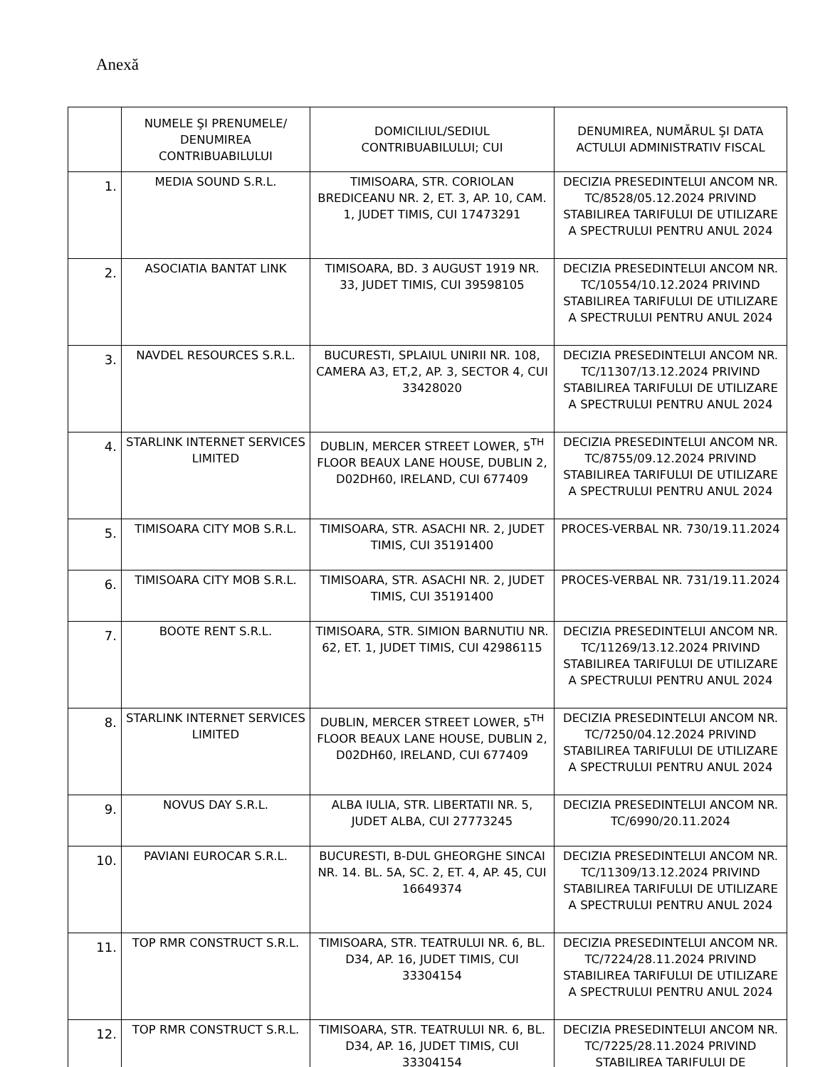Anexă
| | NUMELE ŞI PRENUMELE/ DENUMIREA CONTRIBUABILULUI | DOMICILIUL/SEDIUL CONTRIBUABILULUI; CUI | DENUMIREA, NUMĂRUL ŞI DATA ACTULUI ADMINISTRATIV FISCAL |
| --- | --- | --- | --- |
| 1. | MEDIA SOUND S.R.L. | TIMISOARA, STR. CORIOLAN BREDICEANU NR. 2, ET. 3, AP. 10, CAM. 1, JUDET TIMIS, CUI 17473291 | DECIZIA PRESEDINTELUI ANCOM NR. TC/8528/05.12.2024 PRIVIND STABILIREA TARIFULUI DE UTILIZARE A SPECTRULUI PENTRU ANUL 2024 |
| 2. | ASOCIATIA BANTAT LINK | TIMISOARA, BD. 3 AUGUST 1919 NR. 33, JUDET TIMIS, CUI 39598105 | DECIZIA PRESEDINTELUI ANCOM NR. TC/10554/10.12.2024 PRIVIND STABILIREA TARIFULUI DE UTILIZARE A SPECTRULUI PENTRU ANUL 2024 |
| 3. | NAVDEL RESOURCES S.R.L. | BUCURESTI, SPLAIUL UNIRII NR. 108, CAMERA A3, ET,2, AP. 3, SECTOR 4, CUI 33428020 | DECIZIA PRESEDINTELUI ANCOM NR. TC/11307/13.12.2024 PRIVIND STABILIREA TARIFULUI DE UTILIZARE A SPECTRULUI PENTRU ANUL 2024 |
| 4. | STARLINK INTERNET SERVICES LIMITED | DUBLIN, MERCER STREET LOWER, 5<sup>TH</sup> FLOOR BEAUX LANE HOUSE, DUBLIN 2, D02DH60, IRELAND, CUI 677409 | DECIZIA PRESEDINTELUI ANCOM NR. TC/8755/09.12.2024 PRIVIND STABILIREA TARIFULUI DE UTILIZARE A SPECTRULUI PENTRU ANUL 2024 |
| 5. | TIMISOARA CITY MOB S.R.L. | TIMISOARA, STR. ASACHI NR. 2, JUDET TIMIS, CUI 35191400 | PROCES-VERBAL NR. 730/19.11.2024 |
| 6. | TIMISOARA CITY MOB S.R.L. | TIMISOARA, STR. ASACHI NR. 2, JUDET TIMIS, CUI 35191400 | PROCES-VERBAL NR. 731/19.11.2024 |
| 7. | BOOTE RENT S.R.L. | TIMISOARA, STR. SIMION BARNUTIU NR. 62, ET. 1, JUDET TIMIS, CUI 42986115 | DECIZIA PRESEDINTELUI ANCOM NR. TC/11269/13.12.2024 PRIVIND STABILIREA TARIFULUI DE UTILIZARE A SPECTRULUI PENTRU ANUL 2024 |
| 8. | STARLINK INTERNET SERVICES LIMITED | DUBLIN, MERCER STREET LOWER, 5<sup>TH</sup> FLOOR BEAUX LANE HOUSE, DUBLIN 2, D02DH60, IRELAND, CUI 677409 | DECIZIA PRESEDINTELUI ANCOM NR. TC/7250/04.12.2024 PRIVIND STABILIREA TARIFULUI DE UTILIZARE A SPECTRULUI PENTRU ANUL 2024 |
| 9. | NOVUS DAY S.R.L. | ALBA IULIA, STR. LIBERTATII NR. 5, JUDET ALBA, CUI 27773245 | DECIZIA PRESEDINTELUI ANCOM NR. TC/6990/20.11.2024 |
| 10. | PAVIANI EUROCAR S.R.L. | BUCURESTI, B-DUL GHEORGHE SINCAI NR. 14. BL. 5A, SC. 2, ET. 4, AP. 45, CUI 16649374 | DECIZIA PRESEDINTELUI ANCOM NR. TC/11309/13.12.2024 PRIVIND STABILIREA TARIFULUI DE UTILIZARE A SPECTRULUI PENTRU ANUL 2024 |
| 11. | TOP RMR CONSTRUCT S.R.L. | TIMISOARA, STR. TEATRULUI NR. 6, BL. D34, AP. 16, JUDET TIMIS, CUI 33304154 | DECIZIA PRESEDINTELUI ANCOM NR. TC/7224/28.11.2024 PRIVIND STABILIREA TARIFULUI DE UTILIZARE A SPECTRULUI PENTRU ANUL 2024 |
| 12. | TOP RMR CONSTRUCT S.R.L. | TIMISOARA, STR. TEATRULUI NR. 6, BL. D34, AP. 16, JUDET TIMIS, CUI 33304154 | DECIZIA PRESEDINTELUI ANCOM NR. TC/7225/28.11.2024 PRIVIND STABILIREA TARIFULUI DE |